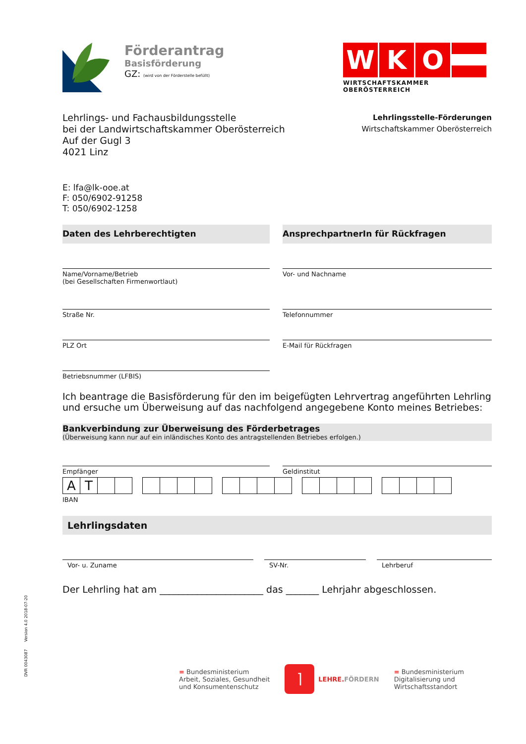DVR 0043087 Version 4.0 2018-07-20
Förderantrag
Basisförderung
GZ: (wird von der Förderstelle befüllt)
WKO
WIRTSCHAFTSKAMMER OBERÖSTERREICH
Lehrlings- und Fachausbildungsstelle
bei der Landwirtschaftskammer Oberösterreich
Auf der Gugl 3
4021 Linz
Lehrlingsstelle-Förderungen
Wirtschaftskammer Oberösterreich
E: lfa@lk-ooe.at
F: 050/6902-91258
T: 050/6902-1258
Daten des Lehrberechtigten
Name/Vorname/Betrieb
(bei Gesellschaften Firmenwortlaut)
Straße Nr.
PLZ Ort
Betriebsnummer (LFBIS)
AnsprechpartnerIn für Rückfragen
Vor- und Nachname
Telefonnummer
E-Mail für Rückfragen
Ich beantrage die Basisförderung für den im beigefügten Lehrvertrag angeführten Lehrling und ersuche um Überweisung auf das nachfolgend angegebene Konto meines Betriebes:
Bankverbindung zur Überweisung des Förderbetrages
(Überweisung kann nur auf ein inländisches Konto des antragstellenden Betriebes erfolgen.)
Empfänger Geldinstitut
| A | T | | |
IBAN
Lehrlingsdaten
Vor- u. Zuname SV-Nr. Lehrberuf
Der Lehrling hat am ______________________ das _______ Lehrjahr abgeschlossen.
= Bundesministerium
Arbeit, Soziales, Gesundheit
und Konsumentenschutz
⌉
LEHRE.FÖRDERN
= Bundesministerium
Digitalisierung und
Wirtschaftsstandort